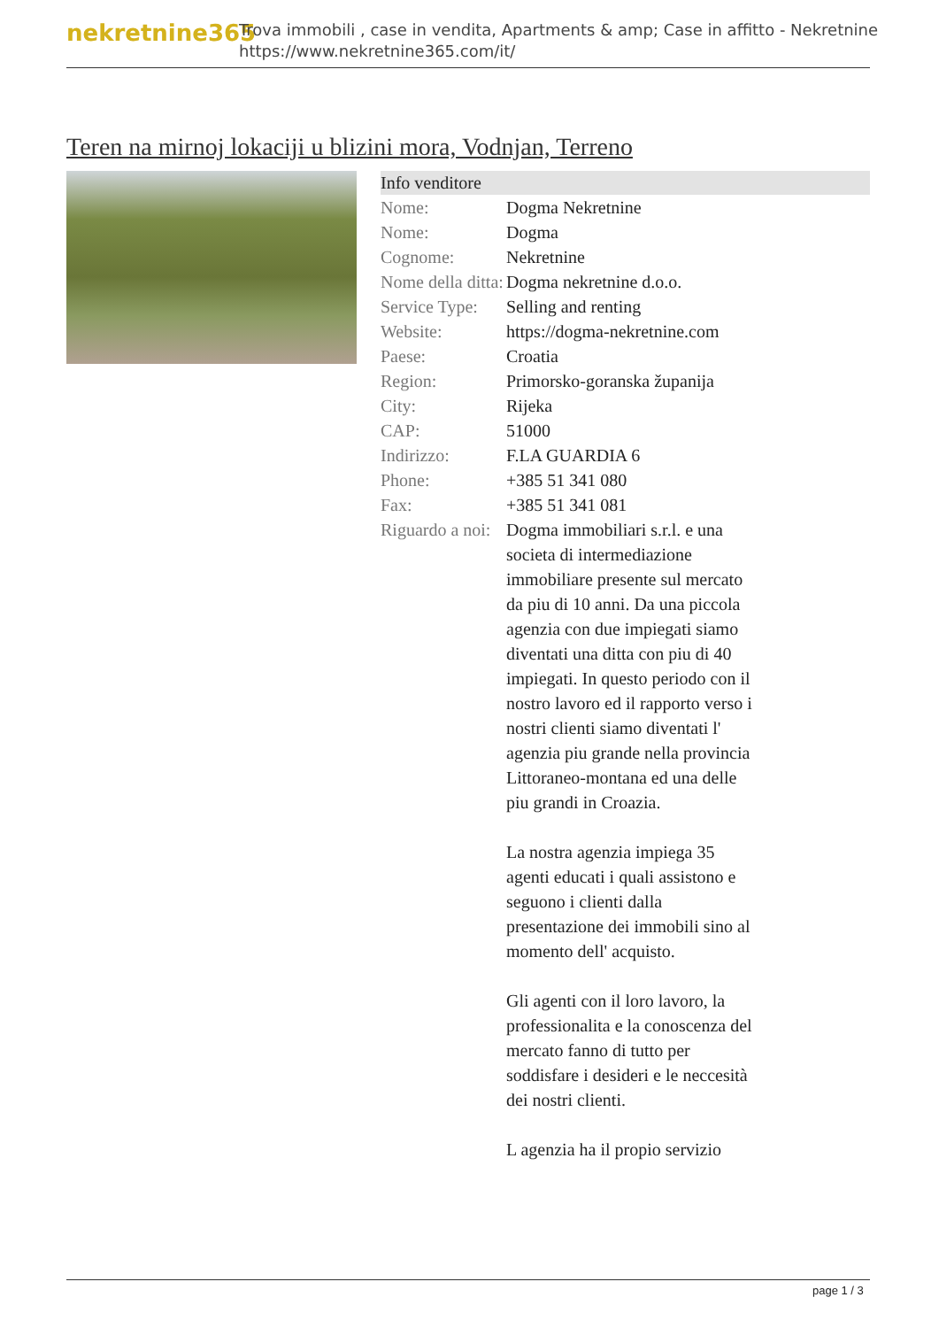nekretnine365
Trova immobili , case in vendita, Apartments & amp; Case in affitto - Nekretnine
https://www.nekretnine365.com/it/
Teren na mirnoj lokaciji u blizini mora, Vodnjan, Terreno
Info venditore
| Nome: | Dogma Nekretnine |
| Nome: | Dogma |
| Cognome: | Nekretnine |
| Nome della ditta: | Dogma nekretnine d.o.o. |
| Service Type: | Selling and renting |
| Website: | https://dogma-nekretnine.com |
| Paese: | Croatia |
| Region: | Primorsko-goranska županija |
| City: | Rijeka |
| CAP: | 51000 |
| Indirizzo: | F.LA GUARDIA 6 |
| Phone: | +385 51 341 080 |
| Fax: | +385 51 341 081 |
| Riguardo a noi: | Dogma immobiliari s.r.l. e una societa di intermediazione immobiliare presente sul mercato da piu di 10 anni. Da una piccola agenzia con due impiegati siamo diventati una ditta con piu di 40 impiegati. In questo periodo con il nostro lavoro ed il rapporto verso i nostri clienti siamo diventati l' agenzia piu grande nella provincia Littoraneo-montana ed una delle piu grandi in Croazia. La nostra agenzia impiega 35 agenti educati i quali assistono e seguono i clienti dalla presentazione dei immobili sino al momento dell' acquisto. Gli agenti con il loro lavoro, la professionalita e la conoscenza del mercato fanno di tutto per soddisfare i desideri e le neccesità dei nostri clienti. L agenzia ha il propio servizio |
page 1 / 3